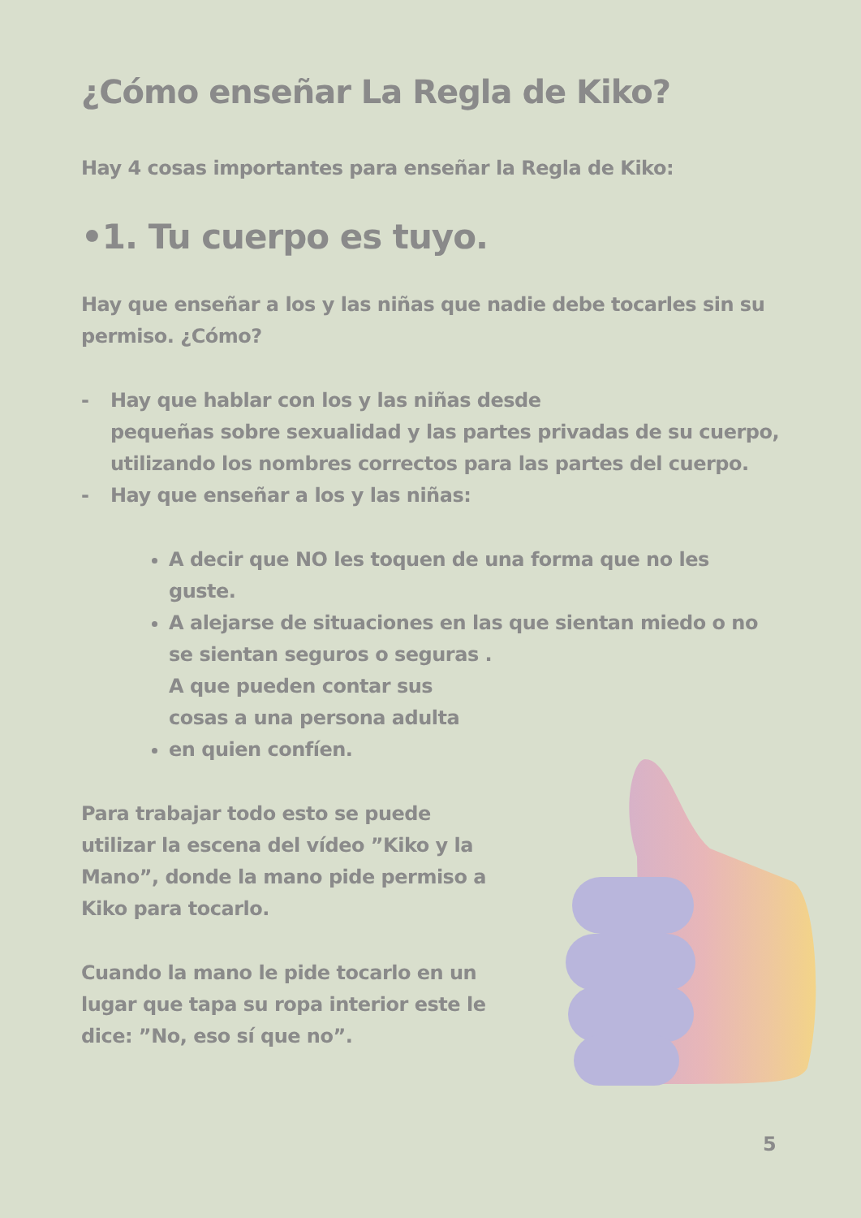¿Cómo enseñar La Regla de Kiko?
Hay 4 cosas importantes para enseñar la Regla de Kiko:
•1. Tu cuerpo es tuyo.
Hay que enseñar a los y las niñas que nadie debe tocarles sin su permiso. ¿Cómo?
- Hay que hablar con los y las niñas desde
pequeñas sobre sexualidad y las partes privadas de su cuerpo, utilizando los nombres correctos para las partes del cuerpo.
- Hay que enseñar a los y las niñas:
A decir que NO les toquen de una forma que no les guste.
A alejarse de situaciones en las que sientan miedo o no se sientan seguros o seguras .
A que pueden contar sus cosas a una persona adulta en quien confíen.
Para trabajar todo esto se puede utilizar la escena del vídeo ”Kiko y la Mano”, donde la mano pide permiso a Kiko para tocarlo.
Cuando la mano le pide tocarlo en un lugar que tapa su ropa interior este le dice: ”No, eso sí que no”.
5